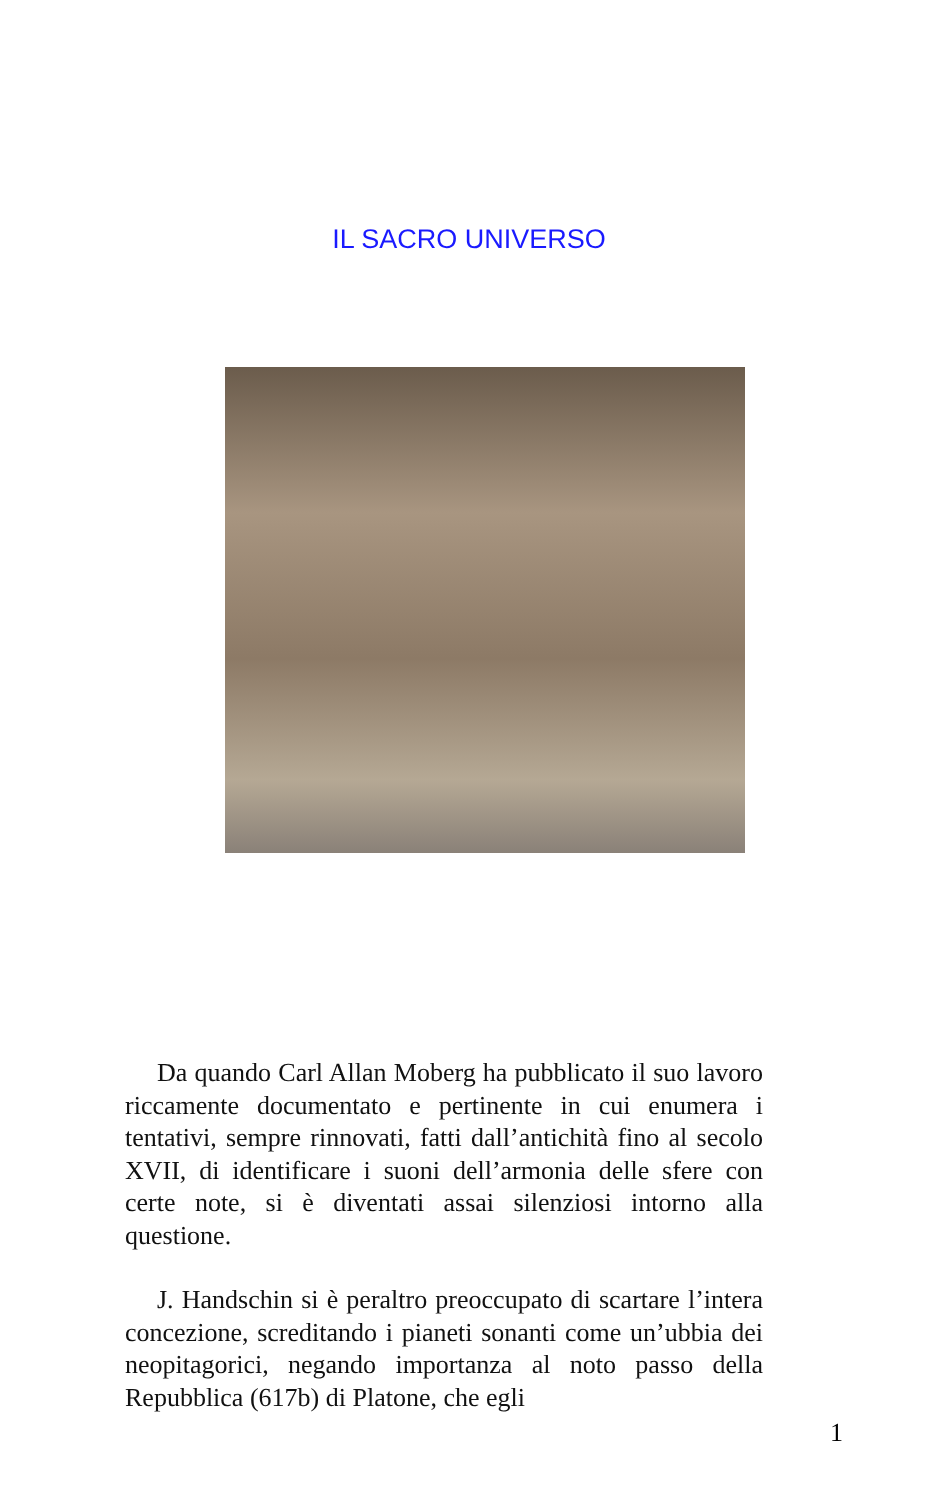IL SACRO UNIVERSO
Da quando Carl Allan Moberg ha pubblicato il suo lavoro riccamente documentato e pertinente in cui enumera i tentativi, sempre rinnovati, fatti dall’antichità fino al secolo XVII, di identificare i suoni dell’armonia delle sfere con certe note, si è diventati assai silenziosi intorno alla questione.
J. Handschin si è peraltro preoccupato di scartare l’intera concezione, screditando i pianeti sonanti come un’ubbia dei neopitagorici, negando importanza al noto passo della Repubblica (617b) di Platone, che egli
1